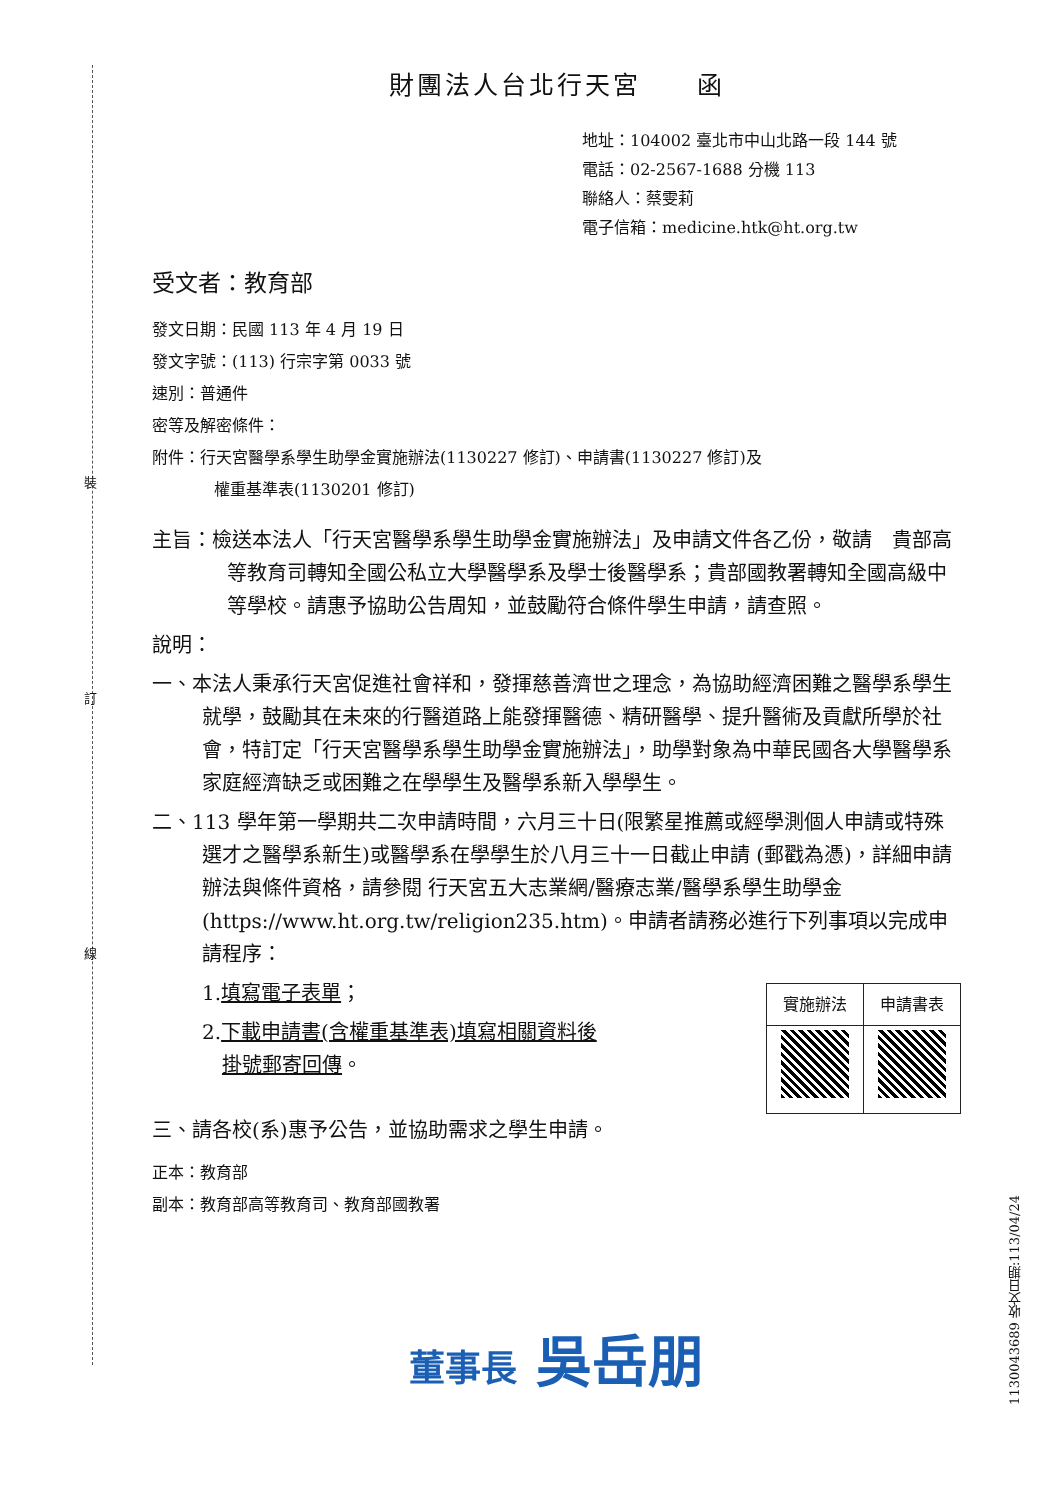裝
訂
線
財團法人台北行天宮　　函
地址：104002 臺北市中山北路一段 144 號
電話：02-2567-1688 分機 113
聯絡人：蔡雯莉
電子信箱：medicine.htk@ht.org.tw
受文者：教育部
發文日期：民國 113 年 4 月 19 日
發文字號：(113) 行宗字第 0033 號
速別：普通件
密等及解密條件：
附件：行天宮醫學系學生助學金實施辦法(1130227 修訂)、申請書(1130227 修訂)及
權重基準表(1130201 修訂)
主旨：檢送本法人「行天宮醫學系學生助學金實施辦法」及申請文件各乙份，敬請　貴部高等教育司轉知全國公私立大學醫學系及學士後醫學系；貴部國教署轉知全國高級中等學校。請惠予協助公告周知，並鼓勵符合條件學生申請，請查照。
說明：
一、本法人秉承行天宮促進社會祥和，發揮慈善濟世之理念，為協助經濟困難之醫學系學生就學，鼓勵其在未來的行醫道路上能發揮醫德、精研醫學、提升醫術及貢獻所學於社會，特訂定「行天宮醫學系學生助學金實施辦法」，助學對象為中華民國各大學醫學系家庭經濟缺乏或困難之在學學生及醫學系新入學學生。
二、113 學年第一學期共二次申請時間，六月三十日(限繁星推薦或經學測個人申請或特殊選才之醫學系新生)或醫學系在學學生於八月三十一日截止申請 (郵戳為憑)，詳細申請辦法與條件資格，請參閱 行天宮五大志業網/醫療志業/醫學系學生助學金(https://www.ht.org.tw/religion235.htm)。申請者請務必進行下列事項以完成申請程序：
| 實施辦法 | 申請書表 |
1.填寫電子表單；
2.下載申請書(含權重基準表)填寫相關資料後
　掛號郵寄回傳。
三、請各校(系)惠予公告，並協助需求之學生申請。
正本：教育部
副本：教育部高等教育司、教育部國教署
董事長 吳岳朋
1130043689 收文日期:113/04/24